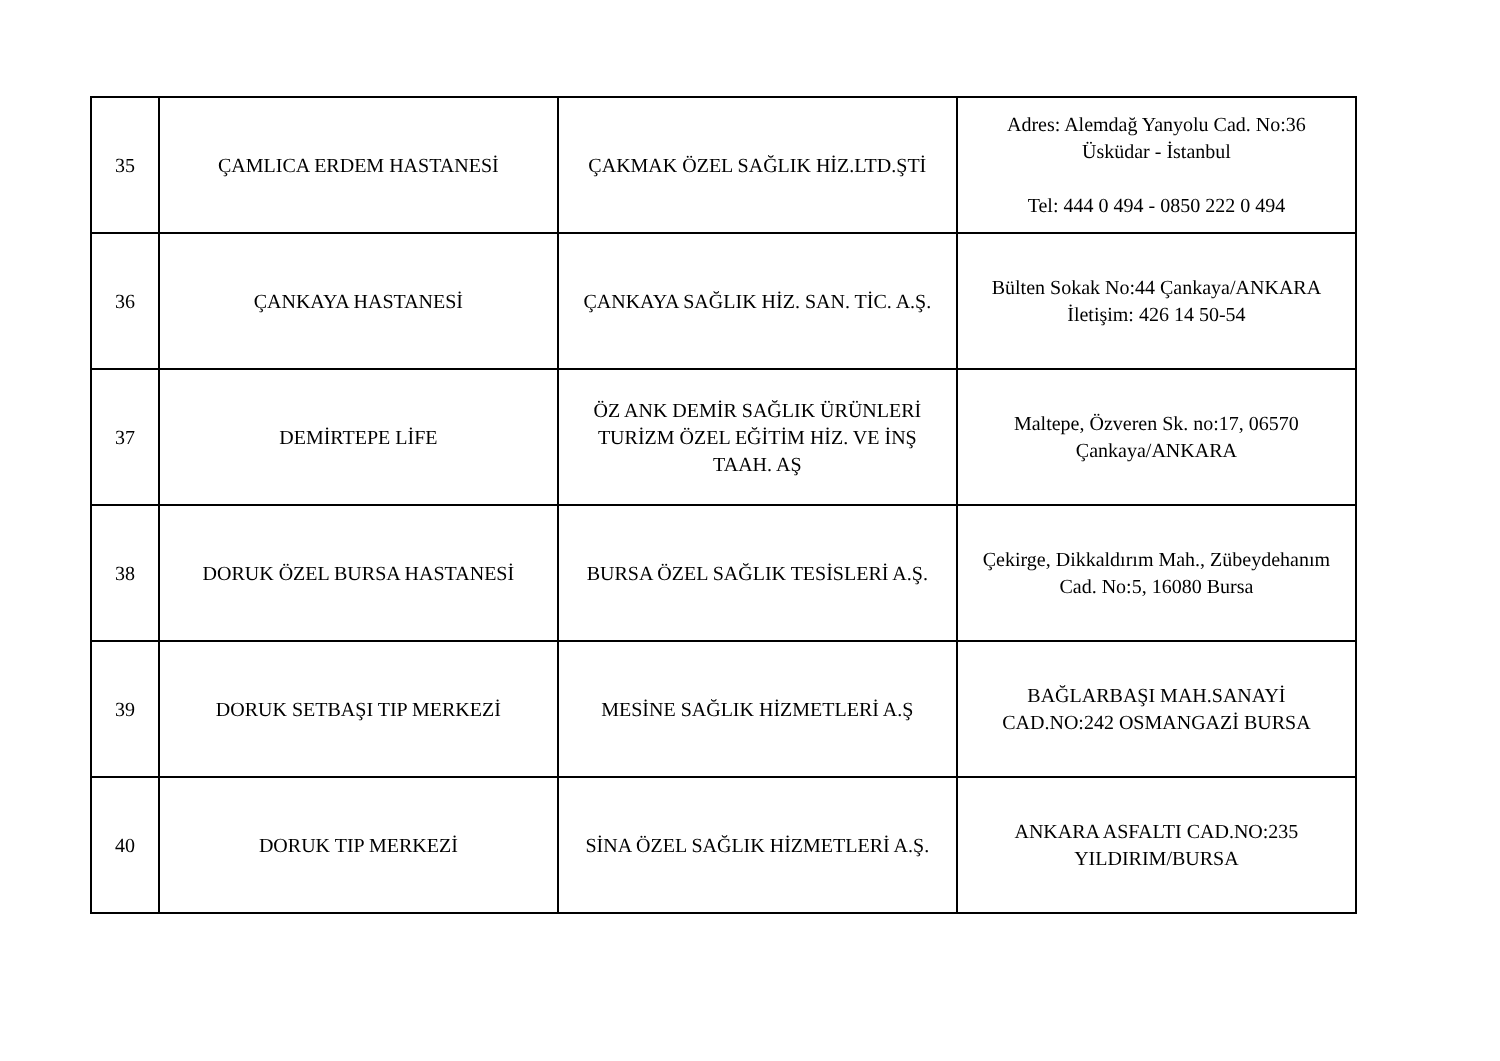| 35 | ÇAMLICA ERDEM HASTANESİ | ÇAKMAK ÖZEL SAĞLIK HİZ.LTD.ŞTİ | Adres: Alemdağ Yanyolu Cad. No:36 Üsküdar - İstanbul Tel: 444 0 494 - 0850 222 0 494 |
| 36 | ÇANKAYA HASTANESİ | ÇANKAYA SAĞLIK HİZ. SAN. TİC. A.Ş. | Bülten Sokak No:44 Çankaya/ANKARA İletişim: 426 14 50-54 |
| 37 | DEMİRTEPE LİFE | ÖZ ANK DEMİR SAĞLIK ÜRÜNLERİ TURİZM ÖZEL EĞİTİM HİZ. VE İNŞ TAAH. AŞ | Maltepe, Özveren Sk. no:17, 06570 Çankaya/ANKARA |
| 38 | DORUK ÖZEL BURSA HASTANESİ | BURSA ÖZEL SAĞLIK TESİSLERİ A.Ş. | Çekirge, Dikkaldırım Mah., Zübeydehanım Cad. No:5, 16080 Bursa |
| 39 | DORUK SETBAŞI TIP MERKEZİ | MESİNE SAĞLIK HİZMETLERİ A.Ş | BAĞLARBAŞI MAH.SANAYİ CAD.NO:242 OSMANGAZİ BURSA |
| 40 | DORUK TIP MERKEZİ | SİNA ÖZEL SAĞLIK HİZMETLERİ A.Ş. | ANKARA ASFALTI CAD.NO:235 YILDIRIM/BURSA |